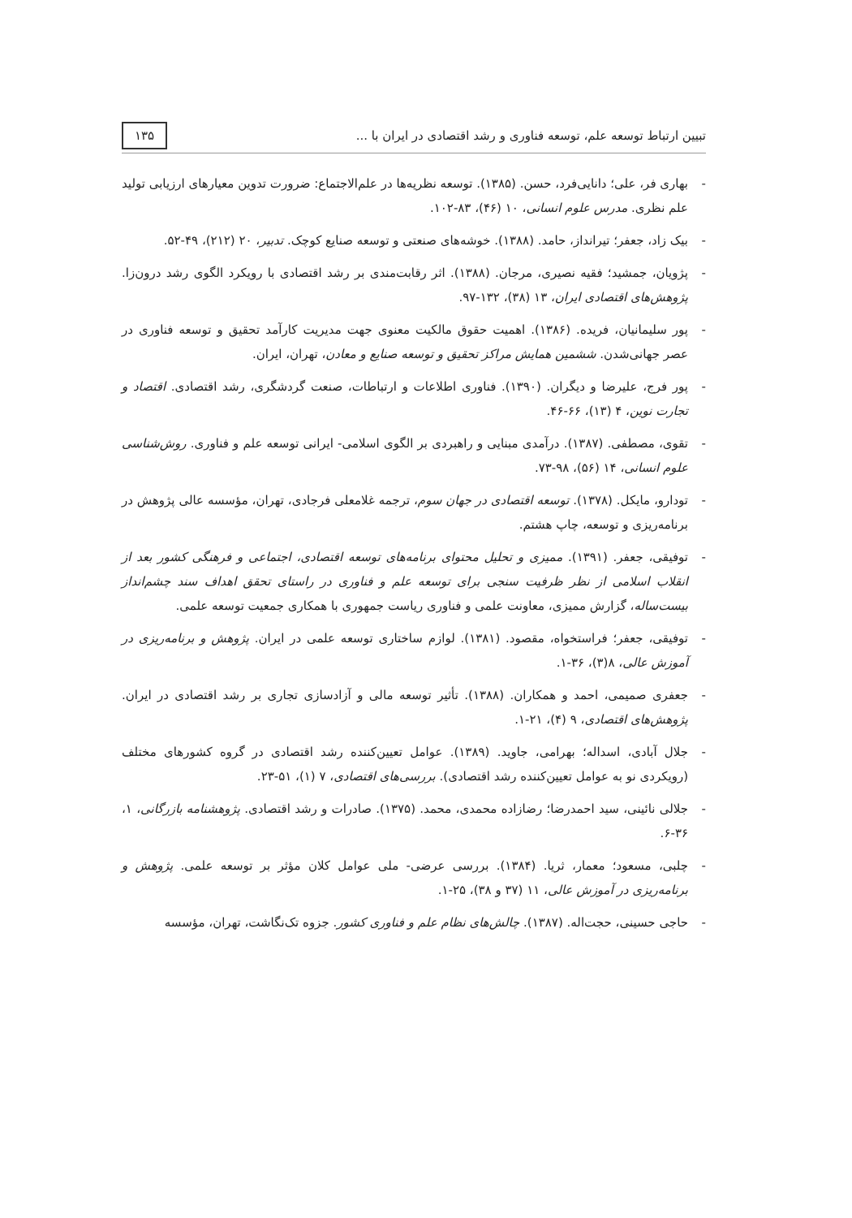تبیین ارتباط توسعه علم، توسعه فناوری و رشد اقتصادی در ایران با ...
۱۳۵
- بهاری فر، علی؛ دانایی‌فرد، حسن. (۱۳۸۵). توسعه نظریه‌ها در علم‌الاجتماع: ضرورت تدوین معیارهای ارزیابی تولید علم نظری. مدرس علوم انسانی، ۱۰ (۴۶)، ۸۳-۱۰۲.
- بیک زاد، جعفر؛ تیرانداز، حامد. (۱۳۸۸). خوشه‌های صنعتی و توسعه صنایع کوچک. تدبیر، ۲۰ (۲۱۲)، ۴۹-۵۲.
- پژویان، جمشید؛ فقیه نصیری، مرجان. (۱۳۸۸). اثر رقابت‌مندی بر رشد اقتصادی با رویکرد الگوی رشد درون‌زا. پژوهش‌های اقتصادی ایران، ۱۳ (۳۸)، ۱۳۲-۹۷.
- پور سلیمانیان، فریده. (۱۳۸۶). اهمیت حقوق مالکیت معنوی جهت مدیریت کارآمد تحقیق و توسعه فناوری در عصر جهانی‌شدن. ششمین همایش مراکز تحقیق و توسعه صنایع و معادن، تهران، ایران.
- پور فرج، علیرضا و دیگران. (۱۳۹۰). فناوری اطلاعات و ارتباطات، صنعت گردشگری، رشد اقتصادی. اقتصاد و تجارت نوین، ۴ (۱۳)، ۶۶-۴۶.
- تقوی، مصطفی. (۱۳۸۷). درآمدی مبنایی و راهبردی بر الگوی اسلامی- ایرانی توسعه علم و فناوری. روش‌شناسی علوم انسانی، ۱۴ (۵۶)، ۹۸-۷۳.
- تودارو، مایکل. (۱۳۷۸). توسعه اقتصادی در جهان سوم، ترجمه غلامعلی فرجادی، تهران، مؤسسه عالی پژوهش در برنامه‌ریزی و توسعه، چاپ هشتم.
- توفیقی، جعفر. (۱۳۹۱). ممیزی و تحلیل محتوای برنامه‌های توسعه اقتصادی، اجتماعی و فرهنگی کشور بعد از انقلاب اسلامی از نظر ظرفیت سنجی برای توسعه علم و فناوری در راستای تحقق اهداف سند چشم‌انداز بیست‌ساله، گزارش ممیزی، معاونت علمی و فناوری ریاست جمهوری با همکاری جمعیت توسعه علمی.
- توفیقی، جعفر؛ فراستخواه، مقصود. (۱۳۸۱). لوازم ساختاری توسعه علمی در ایران. پژوهش و برنامه‌ریزی در آموزش عالی، ۸(۳)، ۳۶-۱.
- جعفری صمیمی، احمد و همکاران. (۱۳۸۸). تأثیر توسعه مالی و آزادسازی تجاری بر رشد اقتصادی در ایران. پژوهش‌های اقتصادی، ۹ (۴)، ۲۱-۱.
- جلال آبادی، اسداله؛ بهرامی، جاوید. (۱۳۸۹). عوامل تعیین‌کننده رشد اقتصادی در گروه کشورهای مختلف (رویکردی نو به عوامل تعیین‌کننده رشد اقتصادی). بررسی‌های اقتصادی، ۷ (۱)، ۵۱-۲۳.
- جلالی نائینی، سید احمدرضا؛ رضازاده محمدی، محمد. (۱۳۷۵). صادرات و رشد اقتصادی. پژوهشنامه بازرگانی، ۱، ۳۶-۶.
- چلبی، مسعود؛ معمار، ثریا. (۱۳۸۴). بررسی عرضی- ملی عوامل کلان مؤثر بر توسعه علمی. پژوهش و برنامه‌ریزی در آموزش عالی، ۱۱ (۳۷ و ۳۸)، ۲۵-۱.
- حاجی حسینی، حجت‌اله. (۱۳۸۷). چالش‌های نظام علم و فناوری کشور. جزوه تک‌نگاشت، تهران، مؤسسه